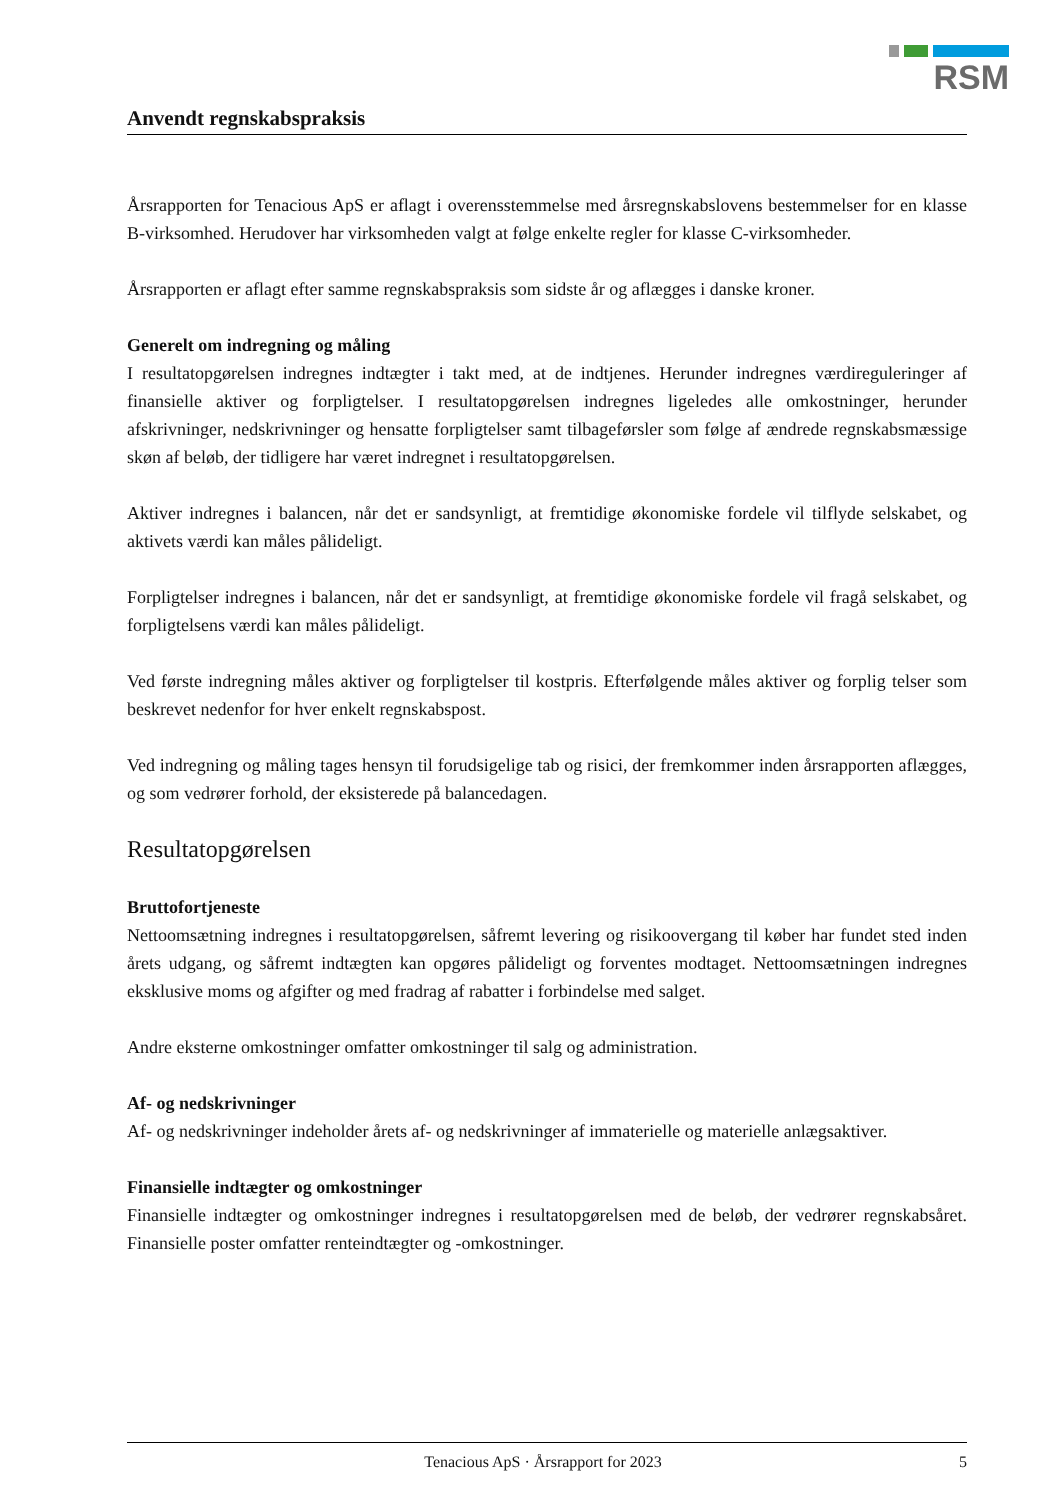RSM
Anvendt regnskabspraksis
Årsrapporten for Tenacious ApS er aflagt i overensstemmelse med årsregnskabslovens bestemmelser for en klasse B-virksomhed. Herudover har virksomheden valgt at følge enkelte regler for klasse C-virksomheder.
Årsrapporten er aflagt efter samme regnskabspraksis som sidste år og aflægges i danske kroner.
Generelt om indregning og måling
I resultatopgørelsen indregnes indtægter i takt med, at de indtjenes. Herunder indregnes værdireguleringer af finansielle aktiver og forpligtelser. I resultatopgørelsen indregnes ligeledes alle omkostninger, herunder afskrivninger, nedskrivninger og hensatte forpligtelser samt tilbageførsler som følge af ændrede regnskabsmæssige skøn af beløb, der tidligere har været indregnet i resultatopgørelsen.
Aktiver indregnes i balancen, når det er sandsynligt, at fremtidige økonomiske fordele vil tilflyde selskabet, og aktivets værdi kan måles pålideligt.
Forpligtelser indregnes i balancen, når det er sandsynligt, at fremtidige økonomiske fordele vil fragå selskabet, og forpligtelsens værdi kan måles pålideligt.
Ved første indregning måles aktiver og forpligtelser til kostpris. Efterfølgende måles aktiver og forplig telser som beskrevet nedenfor for hver enkelt regnskabspost.
Ved indregning og måling tages hensyn til forudsigelige tab og risici, der fremkommer inden årsrapporten aflægges, og som vedrører forhold, der eksisterede på balancedagen.
Resultatopgørelsen
Bruttofortjeneste
Nettoomsætning indregnes i resultatopgørelsen, såfremt levering og risikoovergang til køber har fundet sted inden årets udgang, og såfremt indtægten kan opgøres pålideligt og forventes modtaget. Nettoomsætningen indregnes eksklusive moms og afgifter og med fradrag af rabatter i forbindelse med salget.
Andre eksterne omkostninger omfatter omkostninger til salg og administration.
Af- og nedskrivninger
Af- og nedskrivninger indeholder årets af- og nedskrivninger af immaterielle og materielle anlægsaktiver.
Finansielle indtægter og omkostninger
Finansielle indtægter og omkostninger indregnes i resultatopgørelsen med de beløb, der vedrører regnskabsåret. Finansielle poster omfatter renteindtægter og -omkostninger.
Tenacious ApS · Årsrapport for 2023 5